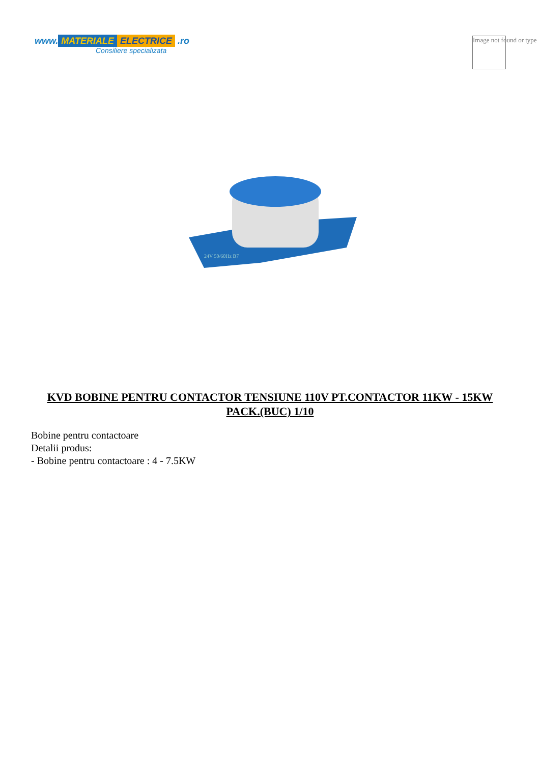www. MATERIALE ELECTRICE .ro
Consiliere specializata
Image not found or type
24V 50/60Hz B7
KVD BOBINE PENTRU CONTACTOR TENSIUNE 110V PT.CONTACTOR 11KW - 15KW PACK.(BUC) 1/10
Bobine pentru contactoare
Detalii produs:
- Bobine pentru contactoare : 4 - 7.5KW